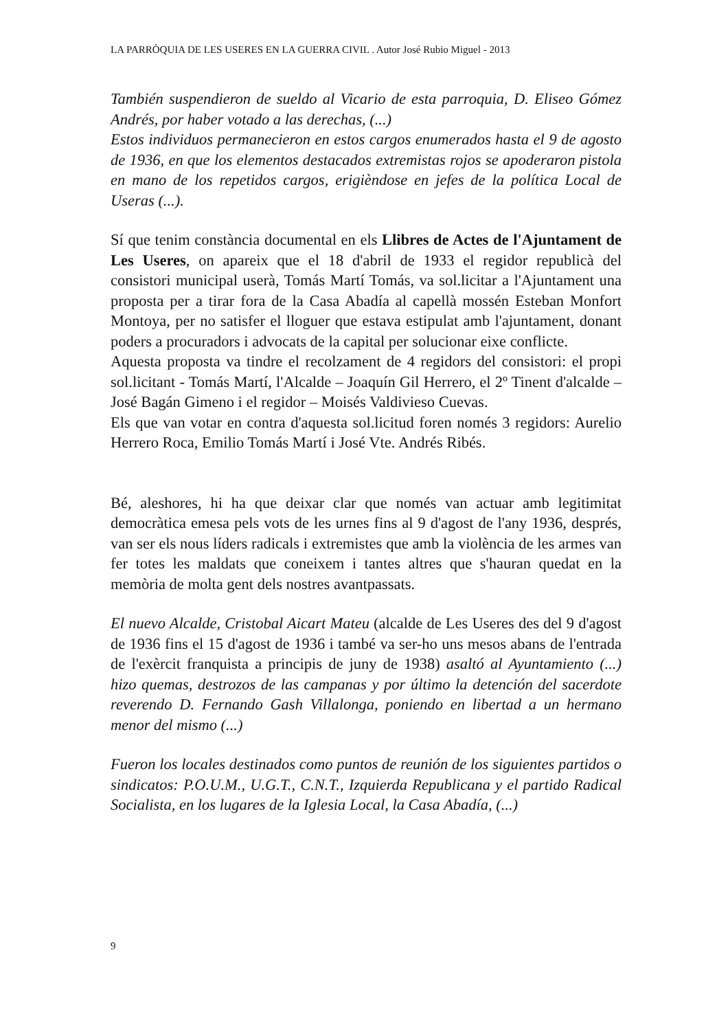LA PARRÒQUIA DE LES USERES EN LA GUERRA CIVIL . Autor José Rubio Miguel - 2013
También suspendieron de sueldo al Vicario de esta parroquia, D. Eliseo Gómez Andrés, por haber votado a las derechas, (...)
Estos individuos permanecieron en estos cargos enumerados hasta el 9 de agosto de 1936, en que los elementos destacados extremistas rojos se apoderaron pistola en mano de los repetidos cargos, erigièndose en jefes de la política Local de Useras (...).
Sí que tenim constància documental en els Llibres de Actes de l'Ajuntament de Les Useres, on apareix que el 18 d'abril de 1933 el regidor republicà del consistori municipal userà, Tomás Martí Tomás, va sol.licitar a l'Ajuntament una proposta per a tirar fora de la Casa Abadía al capellà mossén Esteban Monfort Montoya, per no satisfer el lloguer que estava estipulat amb l'ajuntament, donant poders a procuradors i advocats de la capital per solucionar eixe conflicte.
Aquesta proposta va tindre el recolzament de 4 regidors del consistori: el propi sol.licitant - Tomás Martí, l'Alcalde – Joaquín Gil Herrero, el 2º Tinent d'alcalde – José Bagán Gimeno i el regidor – Moisés Valdivieso Cuevas.
Els que van votar en contra d'aquesta sol.licitud foren només 3 regidors: Aurelio Herrero Roca, Emilio Tomás Martí i José Vte. Andrés Ribés.
Bé, aleshores, hi ha que deixar clar que només van actuar amb legitimitat democràtica emesa pels vots de les urnes fins al 9 d'agost de l'any 1936, després, van ser els nous líders radicals i extremistes que amb la violència de les armes van fer totes les maldats que coneixem i tantes altres que s'hauran quedat en la memòria de molta gent dels nostres avantpassats.
El nuevo Alcalde, Cristobal Aicart Mateu (alcalde de Les Useres des del 9 d'agost de 1936 fins el 15 d'agost de 1936 i també va ser-ho uns mesos abans de l'entrada de l'exèrcit franquista a principis de juny de 1938) asaltó al Ayuntamiento (...) hizo quemas, destrozos de las campanas y por último la detención del sacerdote reverendo D. Fernando Gash Villalonga, poniendo en libertad a un hermano menor del mismo (...)
Fueron los locales destinados como puntos de reunión de los siguientes partidos o sindicatos: P.O.U.M., U.G.T., C.N.T., Izquierda Republicana y el partido Radical Socialista, en los lugares de la Iglesia Local, la Casa Abadía, (...)
9